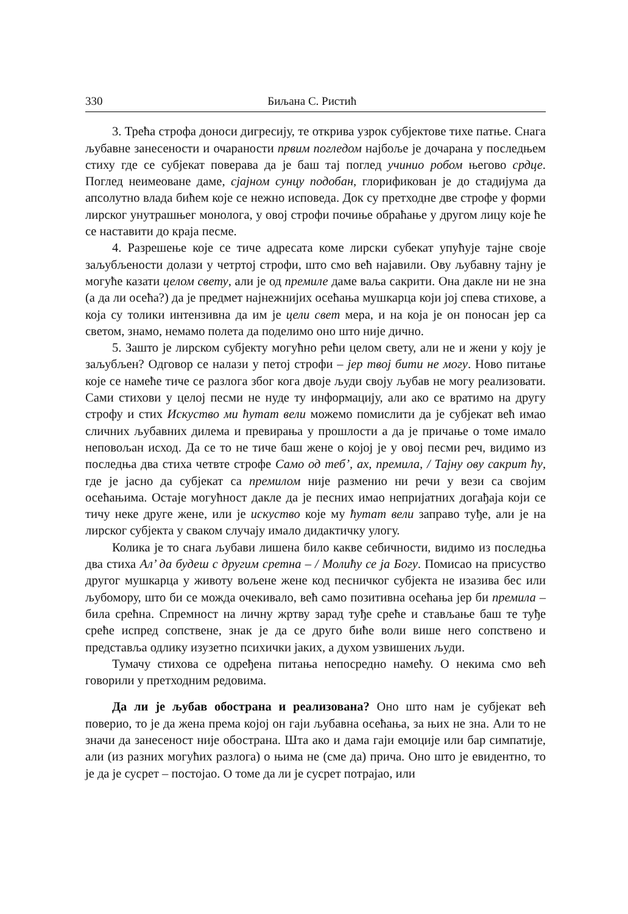330 Биљана С. Ристић
3. Трећа строфа доноси дигресију, те открива узрок субјектове тихе патње. Снага љубавне занесености и очараности првим погледом најбоље је дочарана у последњем стиху где се субјекат поверава да је баш тај поглед учинио робом његово срдце. Поглед неимеоване даме, сјајном сунцу подобан, глорификован је до стадијума да апсолутно влада бићем које се нежно исповеда. Док су претходне две строфе у форми лирског унутрашњег монолога, у овој строфи почиње обраћање у другом лицу које ће се наставити до краја песме.
4. Разрешење које се тиче адресата коме лирски субекат упућује тајне своје заљубљености долази у четртој строфи, што смо већ најавили. Ову љубавну тајну је могуће казати целом свету, али је од премиле даме ваља сакрити. Она дакле ни не зна (а да ли осећа?) да је предмет најнежнијих осећања мушкарца који јој спева стихове, а која су толики интензивна да им је цели свет мера, и на која је он поносан јер са светом, знамо, немамо полета да поделимо оно што није дично.
5. Зашто је лирском субјекту могућно рећи целом свету, али не и жени у коју је заљубљен? Одговор се налази у петој строфи – јер твој бити не могу. Ново питање које се намеће тиче се разлога због кога двоје људи своју љубав не могу реализовати. Сами стихови у целој песми не нуде ту информацију, али ако се вратимо на другу строфу и стих Искуство ми ћутат вели можемо помислити да је субјекат већ имао сличних љубавних дилема и превирања у прошлости а да је причање о томе имало неповољан исход. Да се то не тиче баш жене о којој је у овој песми реч, видимо из последња два стиха четвте строфе Само од теб’, ах, премила, / Тајну ову сакрит ћу, где је јасно да субјекат са премилом није разменио ни речи у вези са својим осећањима. Остаје могућност дакле да је песних имао непријатних догађаја који се тичу неке друге жене, или је искуство које му ћутат вели заправо туђе, али је на лирског субјекта у сваком случају имало дидактичку улогу.
Колика је то снага љубави лишена било какве себичности, видимо из последња два стиха Ал’ да будеш с другим сретна – / Молићу се ја Богу. Помисао на присуство другог мушкарца у животу вољене жене код песничког субјекта не изазива бес или љубомору, што би се можда очекивало, већ само позитивна осећања јер би премила – била срећна. Спремност на личну жртву зарад туђе среће и стављање баш те туђе среће испред сопствене, знак је да се друго биће воли више него сопствено и представља одлику изузетно психички јаких, а духом узвишених људи.
Тумачу стихова се одређена питања непосредно намећу. О некима смо већ говорили у претходним редовима.
Да ли је љубав обострана и реализована? Оно што нам је субјекат већ поверио, то је да жена према којој он гаји љубавна осећања, за њих не зна. Али то не значи да занесеност није обострана. Шта ако и дама гаји емоције или бар симпатије, али (из разних могућих разлога) о њима не (сме да) прича. Оно што је евидентно, то је да је сусрет – постојао. О томе да ли је сусрет потрајао, или